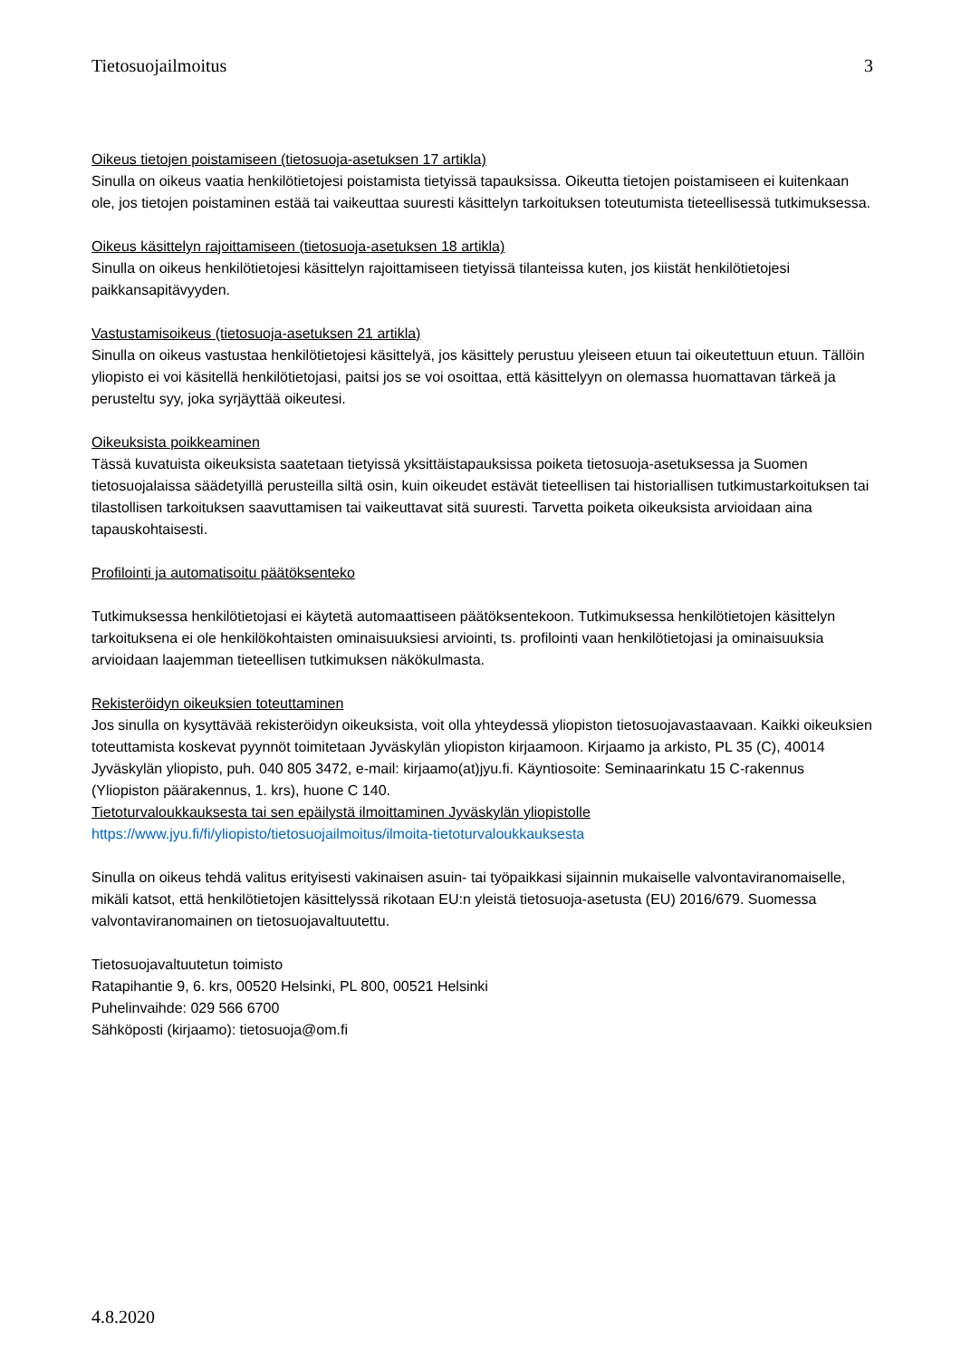Tietosuojailmoitus 3
Oikeus tietojen poistamiseen (tietosuoja-asetuksen 17 artikla)
Sinulla on oikeus vaatia henkilötietojesi poistamista tietyissä tapauksissa. Oikeutta tietojen poistamiseen ei kuitenkaan ole, jos tietojen poistaminen estää tai vaikeuttaa suuresti käsittelyn tarkoituksen toteutumista tieteellisessä tutkimuksessa.
Oikeus käsittelyn rajoittamiseen (tietosuoja-asetuksen 18 artikla)
Sinulla on oikeus henkilötietojesi käsittelyn rajoittamiseen tietyissä tilanteissa kuten, jos kiistät henkilötietojesi paikkansapitävyyden.
Vastustamisoikeus (tietosuoja-asetuksen 21 artikla)
Sinulla on oikeus vastustaa henkilötietojesi käsittelyä, jos käsittely perustuu yleiseen etuun tai oikeutettuun etuun. Tällöin yliopisto ei voi käsitellä henkilötietojasi, paitsi jos se voi osoittaa, että käsittelyyn on olemassa huomattavan tärkeä ja perusteltu syy, joka syrjäyttää oikeutesi.
Oikeuksista poikkeaminen
Tässä kuvatuista oikeuksista saatetaan tietyissä yksittäistapauksissa poiketa tietosuoja-asetuksessa ja Suomen tietosuojalaissa säädetyillä perusteilla siltä osin, kuin oikeudet estävät tieteellisen tai historiallisen tutkimustarkoituksen tai tilastollisen tarkoituksen saavuttamisen tai vaikeuttavat sitä suuresti. Tarvetta poiketa oikeuksista arvioidaan aina tapauskohtaisesti.
Profilointi ja automatisoitu päätöksenteko
Tutkimuksessa henkilötietojasi ei käytetä automaattiseen päätöksentekoon. Tutkimuksessa henkilötietojen käsittelyn tarkoituksena ei ole henkilökohtaisten ominaisuuksiesi arviointi, ts. profilointi vaan henkilötietojasi ja ominaisuuksia arvioidaan laajemman tieteellisen tutkimuksen näkökulmasta.
Rekisteröidyn oikeuksien toteuttaminen
Jos sinulla on kysyttävää rekisteröidyn oikeuksista, voit olla yhteydessä yliopiston tietosuojavastaavaan. Kaikki oikeuksien toteuttamista koskevat pyynnöt toimitetaan Jyväskylän yliopiston kirjaamoon. Kirjaamo ja arkisto, PL 35 (C), 40014 Jyväskylän yliopisto, puh. 040 805 3472, e-mail: kirjaamo(at)jyu.fi. Käyntiosoite: Seminaarinkatu 15 C-rakennus (Yliopiston päärakennus, 1. krs), huone C 140.
Tietoturvaloukkauksesta tai sen epäilystä ilmoittaminen Jyväskylän yliopistolle
https://www.jyu.fi/fi/yliopisto/tietosuojailmoitus/ilmoita-tietoturvaloukkauksesta
Sinulla on oikeus tehdä valitus erityisesti vakinaisen asuin- tai työpaikkasi sijainnin mukaiselle valvontaviranomaiselle, mikäli katsot, että henkilötietojen käsittelyssä rikotaan EU:n yleistä tietosuoja-asetusta (EU) 2016/679. Suomessa valvontaviranomainen on tietosuojavaltuutettu.
Tietosuojavaltuutetun toimisto
Ratapihantie 9, 6. krs, 00520 Helsinki, PL 800, 00521 Helsinki
Puhelinvaihde: 029 566 6700
Sähköposti (kirjaamo): tietosuoja@om.fi
4.8.2020